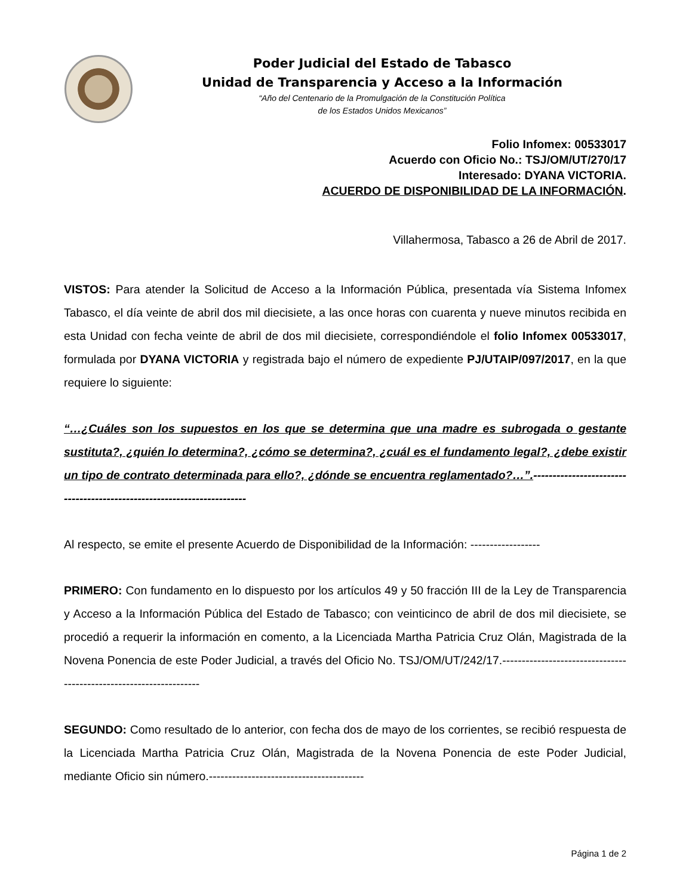Poder Judicial del Estado de Tabasco
Unidad de Transparencia y Acceso a la Información
“Año del Centenario de la Promulgación de la Constitución Política
de los Estados Unidos Mexicanos”
Folio Infomex: 00533017
Acuerdo con Oficio No.: TSJ/OM/UT/270/17
Interesado: DYANA VICTORIA.
ACUERDO DE DISPONIBILIDAD DE LA INFORMACIÓN.
Villahermosa, Tabasco a 26 de Abril de 2017.
VISTOS: Para atender la Solicitud de Acceso a la Información Pública, presentada vía Sistema Infomex Tabasco, el día veinte de abril dos mil diecisiete, a las once horas con cuarenta y nueve minutos recibida en esta Unidad con fecha veinte de abril de dos mil diecisiete, correspondiéndole el folio Infomex 00533017, formulada por DYANA VICTORIA y registrada bajo el número de expediente PJ/UTAIP/097/2017, en la que requiere lo siguiente:
“…¿Cuáles son los supuestos en los que se determina que una madre es subrogada o gestante sustituta?, ¿quién lo determina?, ¿cómo se determina?, ¿cuál es el fundamento legal?, ¿debe existir un tipo de contrato determinada para ello?, ¿dónde se encuentra reglamentado?…”.-----------------------------------------------------------------------
Al respecto, se emite el presente Acuerdo de Disponibilidad de la Información: ------------------
PRIMERO: Con fundamento en lo dispuesto por los artículos 49 y 50 fracción III de la Ley de Transparencia y Acceso a la Información Pública del Estado de Tabasco; con veinticinco de abril de dos mil diecisiete, se procedió a requerir la información en comento, a la Licenciada Martha Patricia Cruz Olán, Magistrada de la Novena Ponencia de este Poder Judicial, a través del Oficio No. TSJ/OM/UT/242/17.-------------------------------------------------------------------
SEGUNDO: Como resultado de lo anterior, con fecha dos de mayo de los corrientes, se recibió respuesta de la Licenciada Martha Patricia Cruz Olán, Magistrada de la Novena Ponencia de este Poder Judicial, mediante Oficio sin número.----------------------------------------
Página 1 de 2